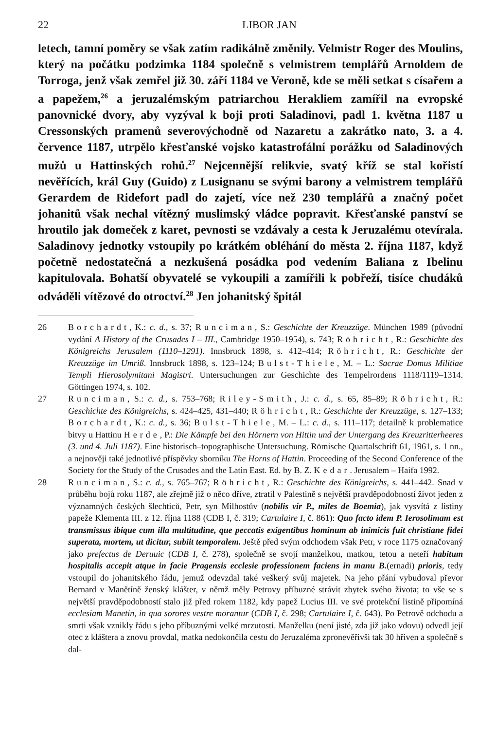22 LIBOR JAN
letech, tamní poměry se však zatím radikálně změnily. Velmistr Roger des Moulins, který na počátku podzimka 1184 společně s velmistrem templářů Arnoldem de Torroga, jenž však zemřel již 30. září 1184 ve Veroně, kde se měli setkat s císařem a a papežem,<sup>26</sup> a jeruzalémským patriarchou Herakliem zamířil na evropské panovnické dvory, aby vyzýval k boji proti Saladinovi, padl 1. května 1187 u Cressonských pramenů severovýchodně od Nazaretu a zakrátko nato, 3. a 4. července 1187, utrpělo křesťanské vojsko katastrofální porážku od Saladinových mužů u Hattinských rohů.<sup>27</sup> Nejcennější relikvie, svatý kříž se stal kořistí nevěřících, král Guy (Guido) z Lusignanu se svými barony a velmistrem templářů Gerardem de Ridefort padl do zajetí, více než 230 templářů a značný počet johanitů však nechal vítězný muslimský vládce popravit. Křesťanské panství se hroutilo jak domeček z karet, pevnosti se vzdávaly a cesta k Jeruzalému otevírala. Saladinovy jednotky vstoupily po krátkém obléhání do města 2. října 1187, když početně nedostatečná a nezkušená posádka pod vedením Baliana z Ibelinu kapitulovala. Bohatší obyvatelé se vykoupili a zamířili k pobřeží, tisíce chudáků odváděli vítězové do otroctví.<sup>28</sup> Jen johanitský špitál
26 Borchardt, K.: c. d., s. 37; Runciman, S.: Geschichte der Kreuzzüge. München 1989 (původní vydání A History of the Crusades I – III., Cambridge 1950–1954), s. 743; Röhricht, R.: Geschichte des Königreichs Jerusalem (1110–1291). Innsbruck 1898, s. 412–414; Röhricht, R.: Geschichte der Kreuzzüge im Umriß. Innsbruck 1898, s. 123–124; Bulst-Thiele, M. – L.: Sacrae Domus Militiae Templi Hierosolymitani Magistri. Untersuchungen zur Geschichte des Tempelrordens 1118/1119–1314. Göttingen 1974, s. 102.
27 Runciman, S.: c. d., s. 753–768; Riley-Smith, J.: c. d., s. 65, 85–89; Röhricht, R.: Geschichte des Königreichs, s. 424–425, 431–440; Röhricht, R.: Geschichte der Kreuzzüge, s. 127–133; Borchardt, K.: c. d., s. 36; Bulst-Thiele, M. – L.: c. d., s. 111–117; detailně k problematice bitvy u Hattinu Herde, P.: Die Kämpfe bei den Hörnern von Hittin und der Untergang des Kreuzritterheeres (3. und 4. Juli 1187). Eine historisch–topographische Untersuchung. Römische Quartalschrift 61, 1961, s. 1 nn., a nejnověji také jednotlivé příspěvky sborníku The Horns of Hattin. Proceeding of the Second Conference of the Society for the Study of the Crusades and the Latin East. Ed. by B. Z. Kedar. Jerusalem – Haifa 1992.
28 Runciman, S.: c. d., s. 765–767; Röhricht, R.: Geschichte des Königreichs, s. 441–442. Snad v průběhu bojů roku 1187, ale zřejmě již o něco dříve, ztratil v Palestině s největší pravděpodobností život jeden z významných českých šlechticů, Petr, syn Milhostův (nobilis vir P., miles de Boemia), jak vysvítá z listiny papeže Klementa III. z 12. října 1188 (CDB I, č. 319; Cartulaire I, č. 861): Quo facto idem P. Ierosolimam est transmissus ibique cum illa multitudine, que peccatis exigentibus hominum ab inimicis fuit christiane fidei superata, mortem, ut dicitur, subiit temporalem. Ještě před svým odchodem však Petr, v roce 1175 označovaný jako prefectus de Deruuic (CDB I, č. 278), společně se svojí manželkou, matkou, tetou a neteří habitum hospitalis accepit atque in facie Pragensis ecclesie professionem faciens in manu B.(ernadi) prioris, tedy vstoupil do johanitského řádu, jemuž odevzdal také veškerý svůj majetek. Na jeho přání vybudoval převor Bernard v Manětíně ženský klášter, v němž měly Petrovy příbuzné strávit zbytek svého života; to vše se s největší pravděpodobností stalo již před rokem 1182, kdy papež Lucius III. ve své protekční listině připomíná ecclesiam Manetin, in qua sorores vestre morantur (CDB I, č. 298; Cartulaire I, č. 643). Po Petrově odchodu a smrti však vznikly řádu s jeho příbuznými velké mrzutosti. Manželku (není jisté, zda již jako vdovu) odvedl její otec z kláštera a znovu provdal, matka nedokončila cestu do Jeruzaléma zpronevěřivši tak 30 hřiven a společně s dal-